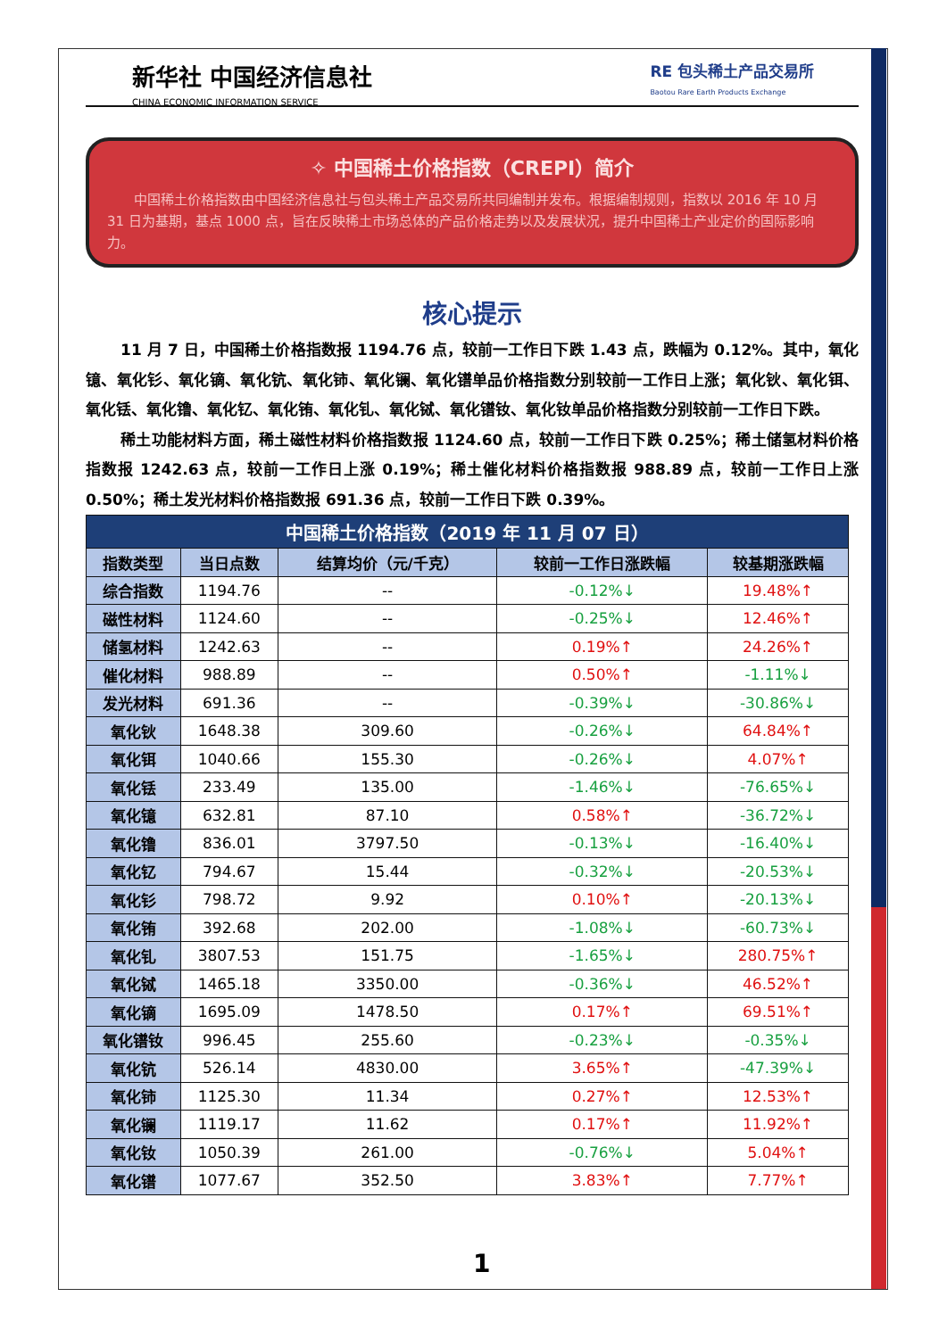新华社 中国经济信息社
CHINA ECONOMIC INFORMATION SERVICE
RE 包头稀土产品交易所
Baotou Rare Earth Products Exchange
✧ 中国稀土价格指数（CREPI）简介
中国稀土价格指数由中国经济信息社与包头稀土产品交易所共同编制并发布。根据编制规则，指数以 2016 年 10 月 31 日为基期，基点 1000 点，旨在反映稀土市场总体的产品价格走势以及发展状况，提升中国稀土产业定价的国际影响力。
核心提示
11 月 7 日，中国稀土价格指数报 1194.76 点，较前一工作日下跌 1.43 点，跌幅为 0.12%。其中，氧化镱、氧化钐、氧化镝、氧化钪、氧化铈、氧化镧、氧化镨单品价格指数分别较前一工作日上涨；氧化钬、氧化铒、氧化铥、氧化镥、氧化钇、氧化铕、氧化钆、氧化铽、氧化镨钕、氧化钕单品价格指数分别较前一工作日下跌。
稀土功能材料方面，稀土磁性材料价格指数报 1124.60 点，较前一工作日下跌 0.25%；稀土储氢材料价格指数报 1242.63 点，较前一工作日上涨 0.19%；稀土催化材料价格指数报 988.89 点，较前一工作日上涨 0.50%；稀土发光材料价格指数报 691.36 点，较前一工作日下跌 0.39%。
| 中国稀土价格指数（2019 年 11 月 07 日） | | | | |
| --- | --- | --- | --- | --- |
| 指数类型 | 当日点数 | 结算均价（元/千克） | 较前一工作日涨跌幅 | 较基期涨跌幅 |
| 综合指数 | 1194.76 | -- | -0.12%↓ | 19.48%↑ |
| 磁性材料 | 1124.60 | -- | -0.25%↓ | 12.46%↑ |
| 储氢材料 | 1242.63 | -- | 0.19%↑ | 24.26%↑ |
| 催化材料 | 988.89 | -- | 0.50%↑ | -1.11%↓ |
| 发光材料 | 691.36 | -- | -0.39%↓ | -30.86%↓ |
| 氧化钬 | 1648.38 | 309.60 | -0.26%↓ | 64.84%↑ |
| 氧化铒 | 1040.66 | 155.30 | -0.26%↓ | 4.07%↑ |
| 氧化铥 | 233.49 | 135.00 | -1.46%↓ | -76.65%↓ |
| 氧化镱 | 632.81 | 87.10 | 0.58%↑ | -36.72%↓ |
| 氧化镥 | 836.01 | 3797.50 | -0.13%↓ | -16.40%↓ |
| 氧化钇 | 794.67 | 15.44 | -0.32%↓ | -20.53%↓ |
| 氧化钐 | 798.72 | 9.92 | 0.10%↑ | -20.13%↓ |
| 氧化铕 | 392.68 | 202.00 | -1.08%↓ | -60.73%↓ |
| 氧化钆 | 3807.53 | 151.75 | -1.65%↓ | 280.75%↑ |
| 氧化铽 | 1465.18 | 3350.00 | -0.36%↓ | 46.52%↑ |
| 氧化镝 | 1695.09 | 1478.50 | 0.17%↑ | 69.51%↑ |
| 氧化镨钕 | 996.45 | 255.60 | -0.23%↓ | -0.35%↓ |
| 氧化钪 | 526.14 | 4830.00 | 3.65%↑ | -47.39%↓ |
| 氧化铈 | 1125.30 | 11.34 | 0.27%↑ | 12.53%↑ |
| 氧化镧 | 1119.17 | 11.62 | 0.17%↑ | 11.92%↑ |
| 氧化钕 | 1050.39 | 261.00 | -0.76%↓ | 5.04%↑ |
| 氧化镨 | 1077.67 | 352.50 | 3.83%↑ | 7.77%↑ |
1